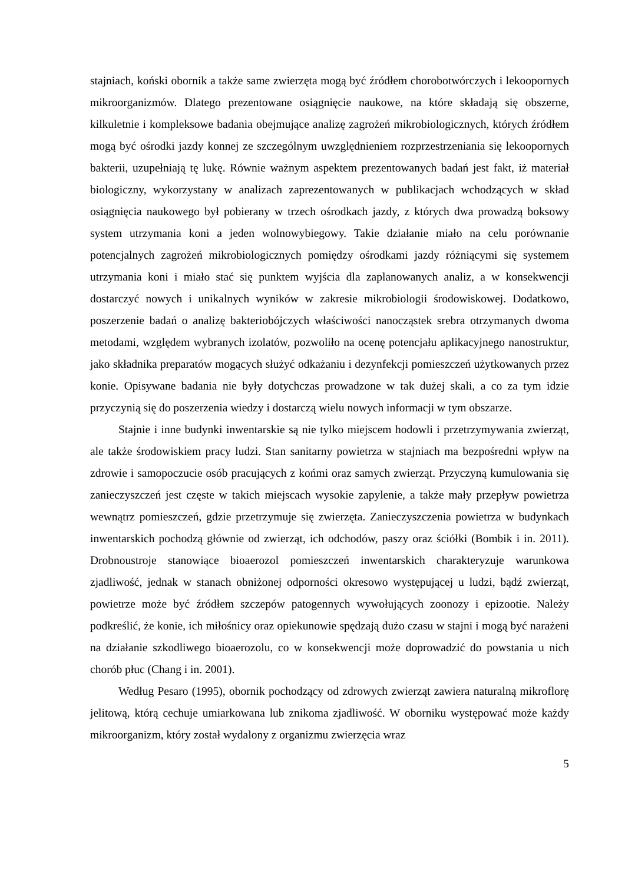stajniach, koński obornik a także same zwierzęta mogą być źródłem chorobotwórczych i lekoopornych mikroorganizmów. Dlatego prezentowane osiągnięcie naukowe, na które składają się obszerne, kilkuletnie i kompleksowe badania obejmujące analizę zagrożeń mikrobiologicznych, których źródłem mogą być ośrodki jazdy konnej ze szczególnym uwzględnieniem rozprzestrzeniania się lekoopornych bakterii, uzupełniają tę lukę. Równie ważnym aspektem prezentowanych badań jest fakt, iż materiał biologiczny, wykorzystany w analizach zaprezentowanych w publikacjach wchodzących w skład osiągnięcia naukowego był pobierany w trzech ośrodkach jazdy, z których dwa prowadzą boksowy system utrzymania koni a jeden wolnowybiegowy. Takie działanie miało na celu porównanie potencjalnych zagrożeń mikrobiologicznych pomiędzy ośrodkami jazdy różniącymi się systemem utrzymania koni i miało stać się punktem wyjścia dla zaplanowanych analiz, a w konsekwencji dostarczyć nowych i unikalnych wyników w zakresie mikrobiologii środowiskowej. Dodatkowo, poszerzenie badań o analizę bakteriobójczych właściwości nanocząstek srebra otrzymanych dwoma metodami, względem wybranych izolatów, pozwoliło na ocenę potencjału aplikacyjnego nanostruktur, jako składnika preparatów mogących służyć odkażaniu i dezynfekcji pomieszczeń użytkowanych przez konie. Opisywane badania nie były dotychczas prowadzone w tak dużej skali, a co za tym idzie przyczynią się do poszerzenia wiedzy i dostarczą wielu nowych informacji w tym obszarze.
Stajnie i inne budynki inwentarskie są nie tylko miejscem hodowli i przetrzymywania zwierząt, ale także środowiskiem pracy ludzi. Stan sanitarny powietrza w stajniach ma bezpośredni wpływ na zdrowie i samopoczucie osób pracujących z końmi oraz samych zwierząt. Przyczyną kumulowania się zanieczyszczeń jest częste w takich miejscach wysokie zapylenie, a także mały przepływ powietrza wewnątrz pomieszczeń, gdzie przetrzymuje się zwierzęta. Zanieczyszczenia powietrza w budynkach inwentarskich pochodzą głównie od zwierząt, ich odchodów, paszy oraz ściółki (Bombik i in. 2011). Drobnoustroje stanowiące bioaerozol pomieszczeń inwentarskich charakteryzuje warunkowa zjadliwość, jednak w stanach obniżonej odporności okresowo występującej u ludzi, bądź zwierząt, powietrze może być źródłem szczepów patogennych wywołujących zoonozy i epizootie. Należy podkreślić, że konie, ich miłośnicy oraz opiekunowie spędzają dużo czasu w stajni i mogą być narażeni na działanie szkodliwego bioaerozolu, co w konsekwencji może doprowadzić do powstania u nich chorób płuc (Chang i in. 2001).
Według Pesaro (1995), obornik pochodzący od zdrowych zwierząt zawiera naturalną mikroflorę jelitową, którą cechuje umiarkowana lub znikoma zjadliwość. W oborniku występować może każdy mikroorganizm, który został wydalony z organizmu zwierzęcia wraz
5